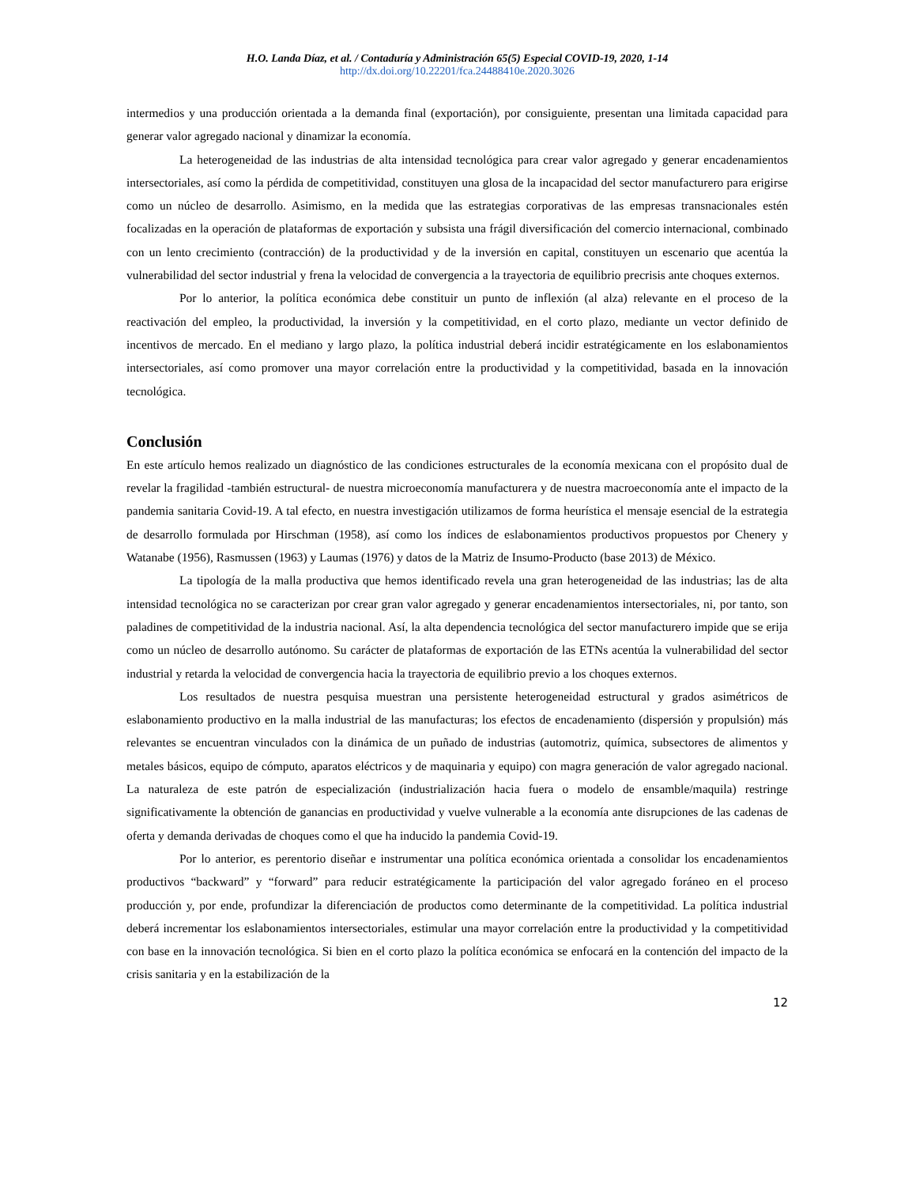H.O. Landa Díaz, et al. / Contaduría y Administración 65(5) Especial COVID-19, 2020, 1-14
http://dx.doi.org/10.22201/fca.24488410e.2020.3026
intermedios y una producción orientada a la demanda final (exportación), por consiguiente, presentan una limitada capacidad para generar valor agregado nacional y dinamizar la economía.
La heterogeneidad de las industrias de alta intensidad tecnológica para crear valor agregado y generar encadenamientos intersectoriales, así como la pérdida de competitividad, constituyen una glosa de la incapacidad del sector manufacturero para erigirse como un núcleo de desarrollo. Asimismo, en la medida que las estrategias corporativas de las empresas transnacionales estén focalizadas en la operación de plataformas de exportación y subsista una frágil diversificación del comercio internacional, combinado con un lento crecimiento (contracción) de la productividad y de la inversión en capital, constituyen un escenario que acentúa la vulnerabilidad del sector industrial y frena la velocidad de convergencia a la trayectoria de equilibrio precrisis ante choques externos.
Por lo anterior, la política económica debe constituir un punto de inflexión (al alza) relevante en el proceso de la reactivación del empleo, la productividad, la inversión y la competitividad, en el corto plazo, mediante un vector definido de incentivos de mercado. En el mediano y largo plazo, la política industrial deberá incidir estratégicamente en los eslabonamientos intersectoriales, así como promover una mayor correlación entre la productividad y la competitividad, basada en la innovación tecnológica.
Conclusión
En este artículo hemos realizado un diagnóstico de las condiciones estructurales de la economía mexicana con el propósito dual de revelar la fragilidad -también estructural- de nuestra microeconomía manufacturera y de nuestra macroeconomía ante el impacto de la pandemia sanitaria Covid-19. A tal efecto, en nuestra investigación utilizamos de forma heurística el mensaje esencial de la estrategia de desarrollo formulada por Hirschman (1958), así como los índices de eslabonamientos productivos propuestos por Chenery y Watanabe (1956), Rasmussen (1963) y Laumas (1976) y datos de la Matriz de Insumo-Producto (base 2013) de México.
La tipología de la malla productiva que hemos identificado revela una gran heterogeneidad de las industrias; las de alta intensidad tecnológica no se caracterizan por crear gran valor agregado y generar encadenamientos intersectoriales, ni, por tanto, son paladines de competitividad de la industria nacional. Así, la alta dependencia tecnológica del sector manufacturero impide que se erija como un núcleo de desarrollo autónomo. Su carácter de plataformas de exportación de las ETNs acentúa la vulnerabilidad del sector industrial y retarda la velocidad de convergencia hacia la trayectoria de equilibrio previo a los choques externos.
Los resultados de nuestra pesquisa muestran una persistente heterogeneidad estructural y grados asimétricos de eslabonamiento productivo en la malla industrial de las manufacturas; los efectos de encadenamiento (dispersión y propulsión) más relevantes se encuentran vinculados con la dinámica de un puñado de industrias (automotriz, química, subsectores de alimentos y metales básicos, equipo de cómputo, aparatos eléctricos y de maquinaria y equipo) con magra generación de valor agregado nacional. La naturaleza de este patrón de especialización (industrialización hacia fuera o modelo de ensamble/maquila) restringe significativamente la obtención de ganancias en productividad y vuelve vulnerable a la economía ante disrupciones de las cadenas de oferta y demanda derivadas de choques como el que ha inducido la pandemia Covid-19.
Por lo anterior, es perentorio diseñar e instrumentar una política económica orientada a consolidar los encadenamientos productivos “backward” y “forward” para reducir estratégicamente la participación del valor agregado foráneo en el proceso producción y, por ende, profundizar la diferenciación de productos como determinante de la competitividad. La política industrial deberá incrementar los eslabonamientos intersectoriales, estimular una mayor correlación entre la productividad y la competitividad con base en la innovación tecnológica. Si bien en el corto plazo la política económica se enfocará en la contención del impacto de la crisis sanitaria y en la estabilización de la
12